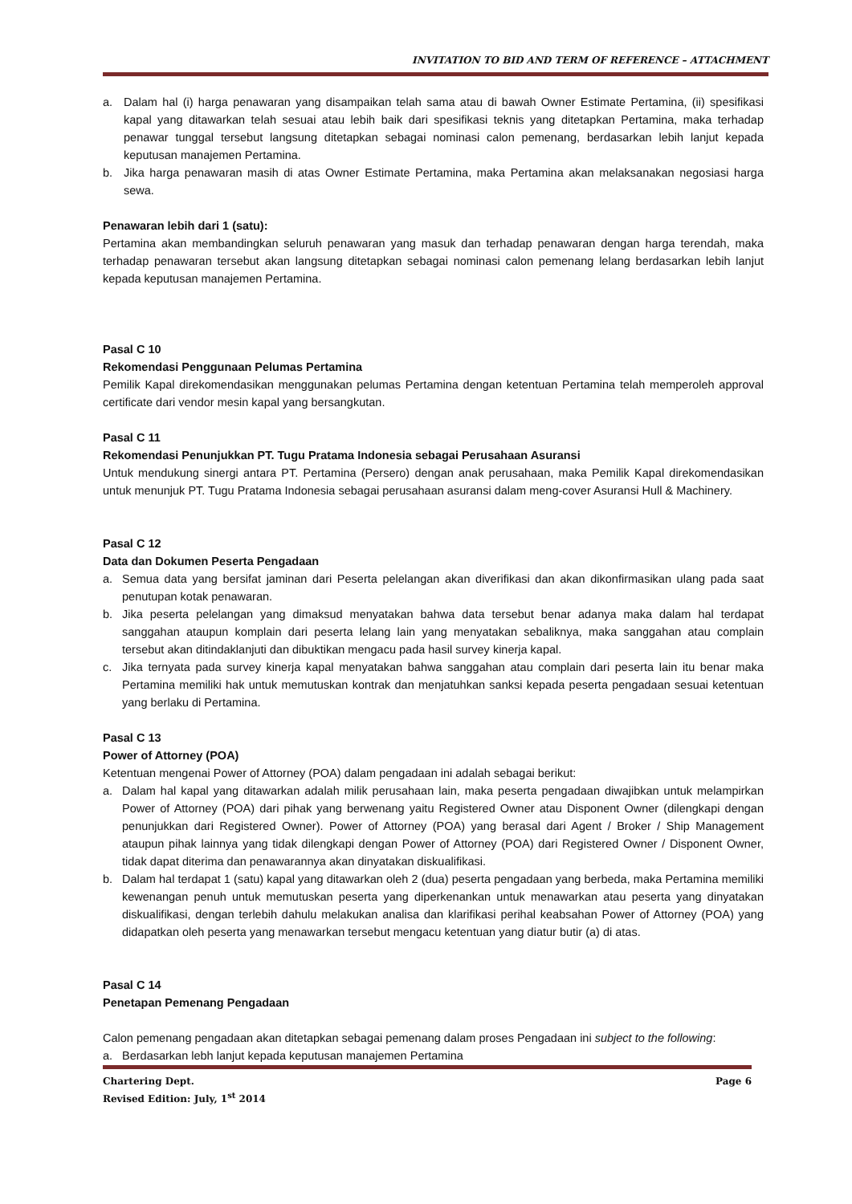INVITATION TO BID AND TERM OF REFERENCE – ATTACHMENT
a. Dalam hal (i) harga penawaran yang disampaikan telah sama atau di bawah Owner Estimate Pertamina, (ii) spesifikasi kapal yang ditawarkan telah sesuai atau lebih baik dari spesifikasi teknis yang ditetapkan Pertamina, maka terhadap penawar tunggal tersebut langsung ditetapkan sebagai nominasi calon pemenang, berdasarkan lebih lanjut kepada keputusan manajemen Pertamina.
b. Jika harga penawaran masih di atas Owner Estimate Pertamina, maka Pertamina akan melaksanakan negosiasi harga sewa.
Penawaran lebih dari 1 (satu):
Pertamina akan membandingkan seluruh penawaran yang masuk dan terhadap penawaran dengan harga terendah, maka terhadap penawaran tersebut akan langsung ditetapkan sebagai nominasi calon pemenang lelang berdasarkan lebih lanjut kepada keputusan manajemen Pertamina.
Pasal C 10
Rekomendasi Penggunaan Pelumas Pertamina
Pemilik Kapal direkomendasikan menggunakan pelumas Pertamina dengan ketentuan Pertamina telah memperoleh approval certificate dari vendor mesin kapal yang bersangkutan.
Pasal C 11
Rekomendasi Penunjukkan PT. Tugu Pratama Indonesia sebagai Perusahaan Asuransi
Untuk mendukung sinergi antara PT. Pertamina (Persero) dengan anak perusahaan, maka Pemilik Kapal direkomendasikan untuk menunjuk PT. Tugu Pratama Indonesia sebagai perusahaan asuransi dalam meng-cover Asuransi Hull & Machinery.
Pasal C 12
Data dan Dokumen Peserta Pengadaan
a. Semua data yang bersifat jaminan dari Peserta pelelangan akan diverifikasi dan akan dikonfirmasikan ulang pada saat penutupan kotak penawaran.
b. Jika peserta pelelangan yang dimaksud menyatakan bahwa data tersebut benar adanya maka dalam hal terdapat sanggahan ataupun komplain dari peserta lelang lain yang menyatakan sebaliknya, maka sanggahan atau complain tersebut akan ditindaklanjuti dan dibuktikan mengacu pada hasil survey kinerja kapal.
c. Jika ternyata pada survey kinerja kapal menyatakan bahwa sanggahan atau complain dari peserta lain itu benar maka Pertamina memiliki hak untuk memutuskan kontrak dan menjatuhkan sanksi kepada peserta pengadaan sesuai ketentuan yang berlaku di Pertamina.
Pasal C 13
Power of Attorney (POA)
Ketentuan mengenai Power of Attorney (POA) dalam pengadaan ini adalah sebagai berikut:
a. Dalam hal kapal yang ditawarkan adalah milik perusahaan lain, maka peserta pengadaan diwajibkan untuk melampirkan Power of Attorney (POA) dari pihak yang berwenang yaitu Registered Owner atau Disponent Owner (dilengkapi dengan penunjukkan dari Registered Owner). Power of Attorney (POA) yang berasal dari Agent / Broker / Ship Management ataupun pihak lainnya yang tidak dilengkapi dengan Power of Attorney (POA) dari Registered Owner / Disponent Owner, tidak dapat diterima dan penawarannya akan dinyatakan diskualifikasi.
b. Dalam hal terdapat 1 (satu) kapal yang ditawarkan oleh 2 (dua) peserta pengadaan yang berbeda, maka Pertamina memiliki kewenangan penuh untuk memutuskan peserta yang diperkenankan untuk menawarkan atau peserta yang dinyatakan diskualifikasi, dengan terlebih dahulu melakukan analisa dan klarifikasi perihal keabsahan Power of Attorney (POA) yang didapatkan oleh peserta yang menawarkan tersebut mengacu ketentuan yang diatur butir (a) di atas.
Pasal C 14
Penetapan Pemenang Pengadaan
Calon pemenang pengadaan akan ditetapkan sebagai pemenang dalam proses Pengadaan ini subject to the following:
a. Berdasarkan lebh lanjut kepada keputusan manajemen Pertamina
Chartering Dept. Page 6
Revised Edition: July, 1<sup>st</sup> 2014